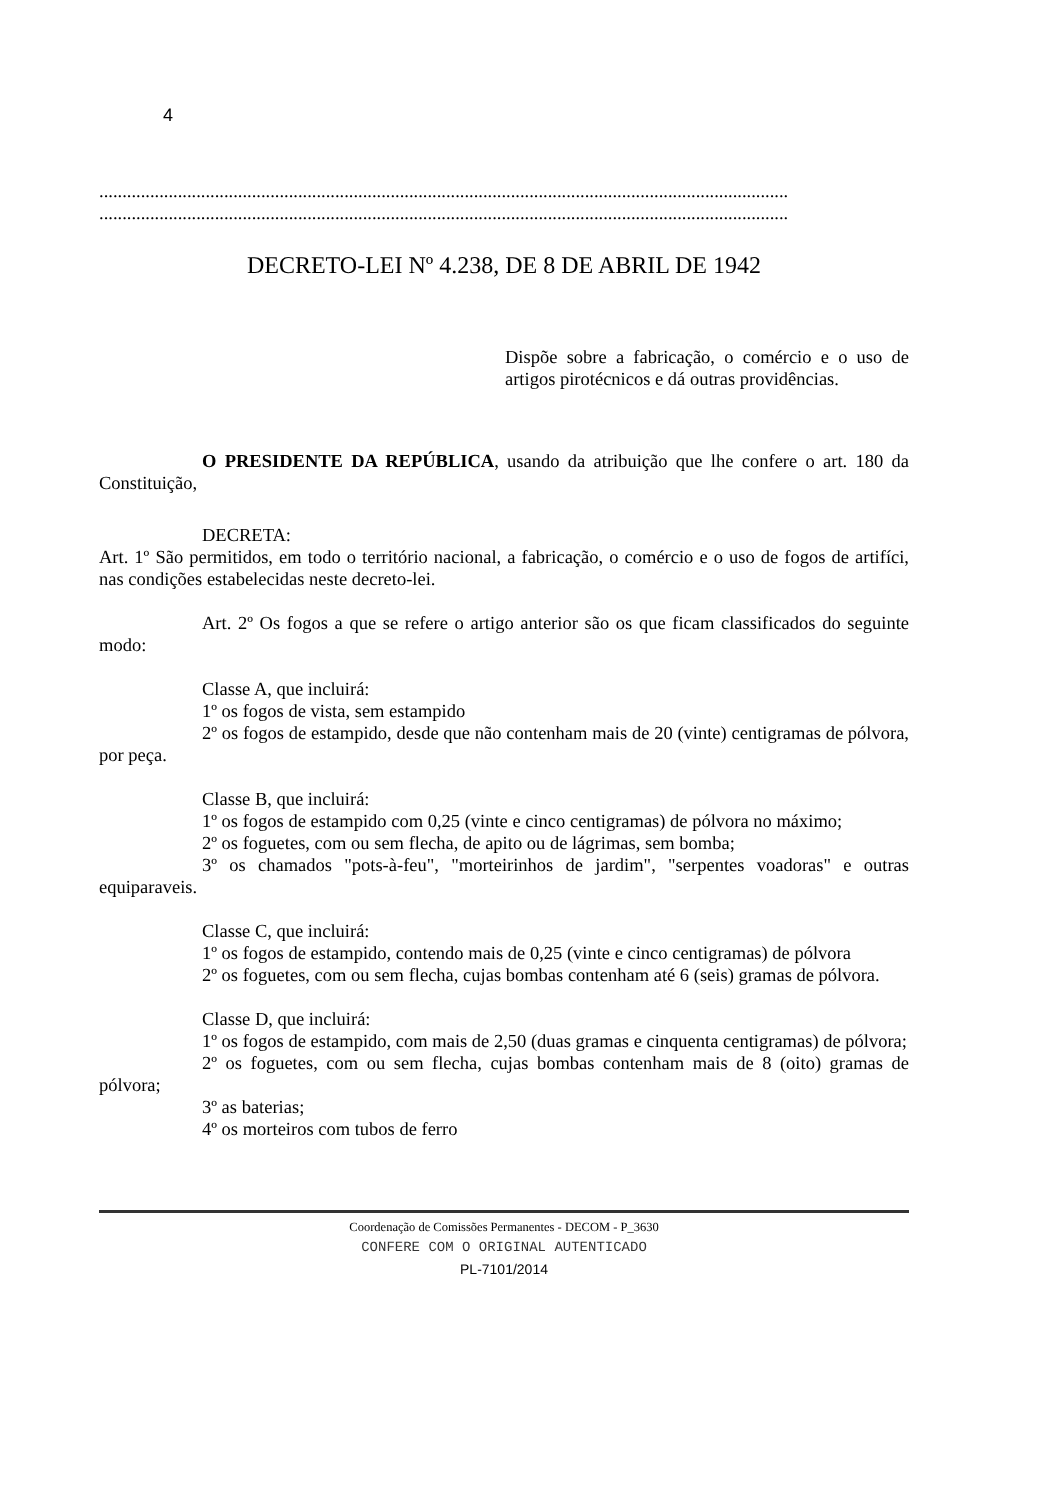4
.....................................................................................................................................................
.....................................................................................................................................................
DECRETO-LEI Nº 4.238, DE 8 DE ABRIL DE 1942
Dispõe sobre a fabricação, o comércio e o uso de artigos pirotécnicos e dá outras providências.
O PRESIDENTE DA REPÚBLICA, usando da atribuição que lhe confere o art. 180 da Constituição,
DECRETA:
Art. 1º São permitidos, em todo o território nacional, a fabricação, o comércio e o uso de fogos de artifíci, nas condições estabelecidas neste decreto-lei.
Art. 2º Os fogos a que se refere o artigo anterior são os que ficam classificados do seguinte modo:
Classe A, que incluirá:
1º os fogos de vista, sem estampido
2º os fogos de estampido, desde que não contenham mais de 20 (vinte) centigramas de pólvora, por peça.
Classe B, que incluirá:
1º os fogos de estampido com 0,25 (vinte e cinco centigramas) de pólvora no máximo;
2º os foguetes, com ou sem flecha, de apito ou de lágrimas, sem bomba;
3º os chamados "pots-à-feu", "morteirinhos de jardim", "serpentes voadoras" e outras equiparaveis.
Classe C, que incluirá:
1º os fogos de estampido, contendo mais de 0,25 (vinte e cinco centigramas) de pólvora
2º os foguetes, com ou sem flecha, cujas bombas contenham até 6 (seis) gramas de pólvora.
Classe D, que incluirá:
1º os fogos de estampido, com mais de 2,50 (duas gramas e cinquenta centigramas) de pólvora;
2º os foguetes, com ou sem flecha, cujas bombas contenham mais de 8 (oito) gramas de pólvora;
3º as baterias;
4º os morteiros com tubos de ferro
Coordenação de Comissões Permanentes - DECOM - P_3630
CONFERE COM O ORIGINAL AUTENTICADO
PL-7101/2014